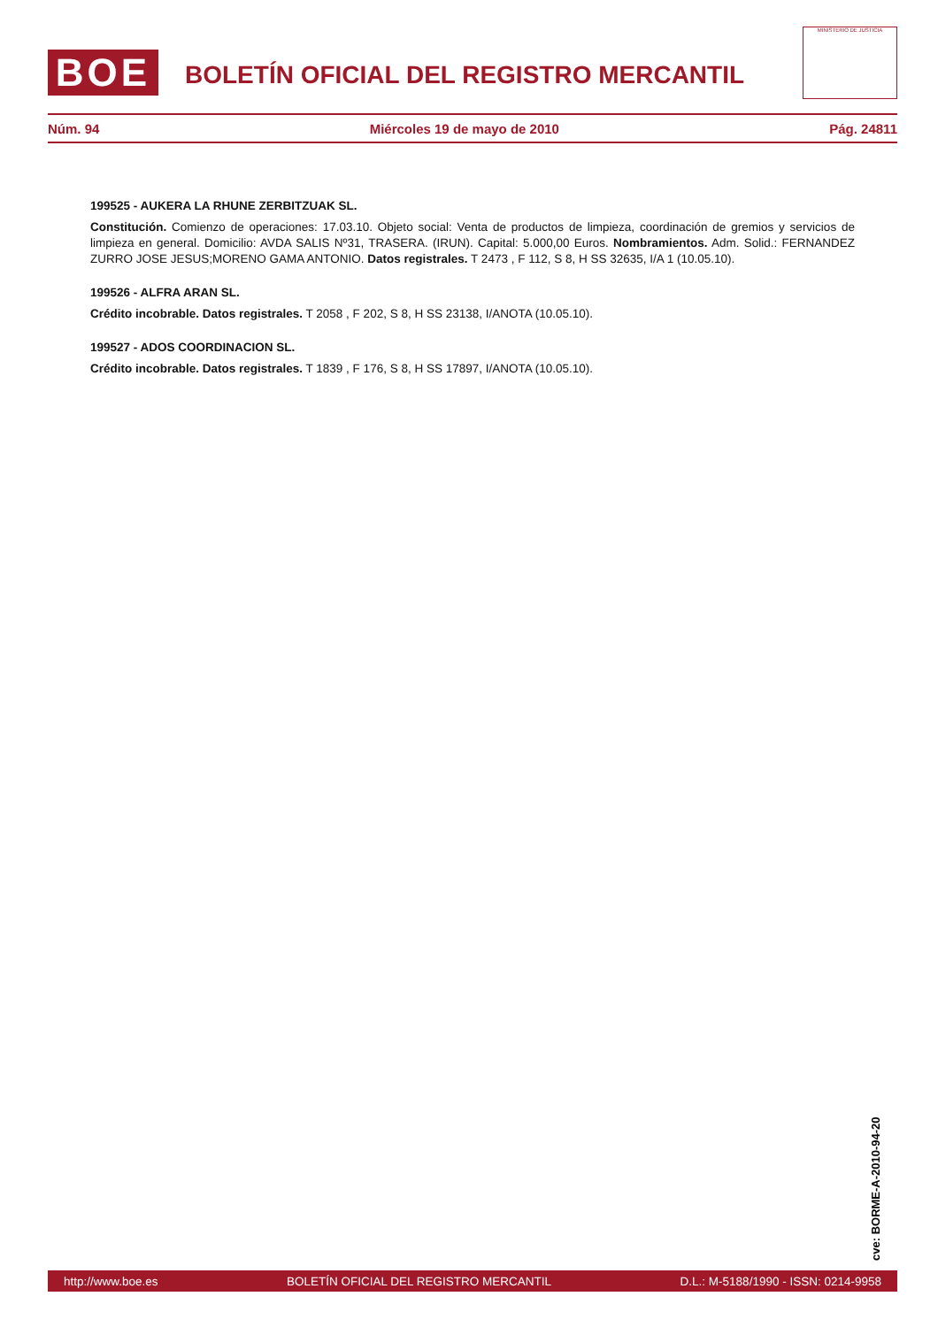BOE
BOLETÍN OFICIAL DEL REGISTRO MERCANTIL
MINISTERIO DE JUSTICIA
Núm. 94 Miércoles 19 de mayo de 2010 Pág. 24811
199525 - AUKERA LA RHUNE ZERBITZUAK SL.
Constitución. Comienzo de operaciones: 17.03.10. Objeto social: Venta de productos de limpieza, coordinación de gremios y servicios de limpieza en general. Domicilio: AVDA SALIS Nº31, TRASERA. (IRUN). Capital: 5.000,00 Euros. Nombramientos. Adm. Solid.: FERNANDEZ ZURRO JOSE JESUS;MORENO GAMA ANTONIO. Datos registrales. T 2473 , F 112, S 8, H SS 32635, I/A 1 (10.05.10).
199526 - ALFRA ARAN SL.
Crédito incobrable. Datos registrales. T 2058 , F 202, S 8, H SS 23138, I/ANOTA (10.05.10).
199527 - ADOS COORDINACION SL.
Crédito incobrable. Datos registrales. T 1839 , F 176, S 8, H SS 17897, I/ANOTA (10.05.10).
cve: BORME-A-2010-94-20
http://www.boe.es BOLETÍN OFICIAL DEL REGISTRO MERCANTIL D.L.: M-5188/1990 - ISSN: 0214-9958